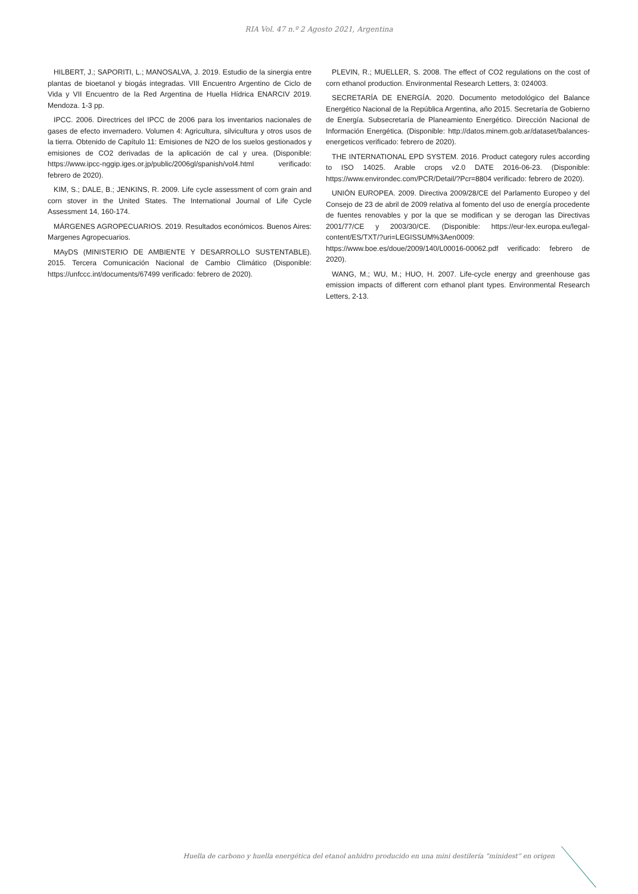RIA Vol. 47 n.º 2 Agosto 2021, Argentina
HILBERT, J.; SAPORITI, L.; MANOSALVA, J. 2019. Estudio de la sinergia entre plantas de bioetanol y biogás integradas. VIII Encuentro Argentino de Ciclo de Vida y VII Encuentro de la Red Argentina de Huella Hídrica ENARCIV 2019. Mendoza. 1-3 pp.
IPCC. 2006. Directrices del IPCC de 2006 para los inventarios nacionales de gases de efecto invernadero. Volumen 4: Agricultura, silvicultura y otros usos de la tierra. Obtenido de Capítulo 11: Emisiones de N2O de los suelos gestionados y emisiones de CO2 derivadas de la aplicación de cal y urea. (Disponible: https://www.ipcc-nggip.iges.or.jp/public/2006gl/spanish/vol4.html verificado: febrero de 2020).
KIM, S.; DALE, B.; JENKINS, R. 2009. Life cycle assessment of corn grain and corn stover in the United States. The International Journal of Life Cycle Assessment 14, 160-174.
MÁRGENES AGROPECUARIOS. 2019. Resultados económicos. Buenos Aires: Margenes Agropecuarios.
MAyDS (MINISTERIO DE AMBIENTE Y DESARROLLO SUSTENTABLE). 2015. Tercera Comunicación Nacional de Cambio Climático (Disponible: https://unfccc.int/documents/67499 verificado: febrero de 2020).
PLEVIN, R.; MUELLER, S. 2008. The effect of CO2 regulations on the cost of corn ethanol production. Environmental Research Letters, 3: 024003.
SECRETARÍA DE ENERGÍA. 2020. Documento metodológico del Balance Energético Nacional de la República Argentina, año 2015. Secretaría de Gobierno de Energía. Subsecretaría de Planeamiento Energético. Dirección Nacional de Información Energética. (Disponible: http://datos.minem.gob.ar/dataset/balances-energeticos verificado: febrero de 2020).
THE INTERNATIONAL EPD SYSTEM. 2016. Product category rules according to ISO 14025. Arable crops v2.0 DATE 2016-06-23. (Disponible: https://www.environdec.com/PCR/Detail/?Pcr=8804 verificado: febrero de 2020).
UNIÓN EUROPEA. 2009. Directiva 2009/28/CE del Parlamento Europeo y del Consejo de 23 de abril de 2009 relativa al fomento del uso de energía procedente de fuentes renovables y por la que se modifican y se derogan las Directivas 2001/77/CE y 2003/30/CE. (Disponible: https://eur-lex.europa.eu/legal-content/ES/TXT/?uri=LEGISSUM%3Aen0009: https://www.boe.es/doue/2009/140/L00016-00062.pdf verificado: febrero de 2020).
WANG, M.; WU, M.; HUO, H. 2007. Life-cycle energy and greenhouse gas emission impacts of different corn ethanol plant types. Environmental Research Letters, 2-13.
Huella de carbono y huella energética del etanol anhidro producido en una mini destilería “minidest” en origen